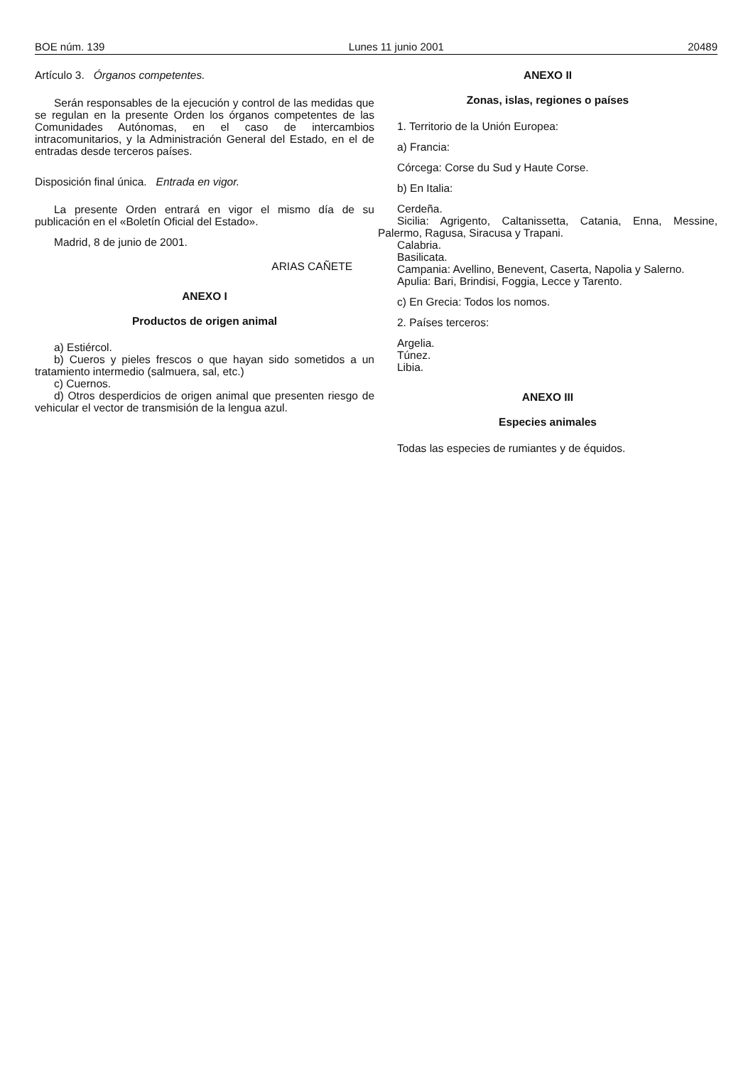BOE núm. 139 Lunes 11 junio 2001 20489
Artículo 3. Órganos competentes.
Serán responsables de la ejecución y control de las medidas que se regulan en la presente Orden los órganos competentes de las Comunidades Autónomas, en el caso de intercambios intracomunitarios, y la Administración General del Estado, en el de entradas desde terceros países.
Disposición final única. Entrada en vigor.
La presente Orden entrará en vigor el mismo día de su publicación en el «Boletín Oficial del Estado».
Madrid, 8 de junio de 2001.
ARIAS CAÑETE
ANEXO I
Productos de origen animal
a) Estiércol.
b) Cueros y pieles frescos o que hayan sido sometidos a un tratamiento intermedio (salmuera, sal, etc.)
c) Cuernos.
d) Otros desperdicios de origen animal que presenten riesgo de vehicular el vector de transmisión de la lengua azul.
ANEXO II
Zonas, islas, regiones o países
1. Territorio de la Unión Europea:
a) Francia:
Córcega: Corse du Sud y Haute Corse.
b) En Italia:
Cerdeña.
Sicilia: Agrigento, Caltanissetta, Catania, Enna, Messine, Palermo, Ragusa, Siracusa y Trapani.
Calabria.
Basilicata.
Campania: Avellino, Benevent, Caserta, Napolia y Salerno.
Apulia: Bari, Brindisi, Foggia, Lecce y Tarento.
c) En Grecia: Todos los nomos.
2. Países terceros:
Argelia.
Túnez.
Libia.
ANEXO III
Especies animales
Todas las especies de rumiantes y de équidos.